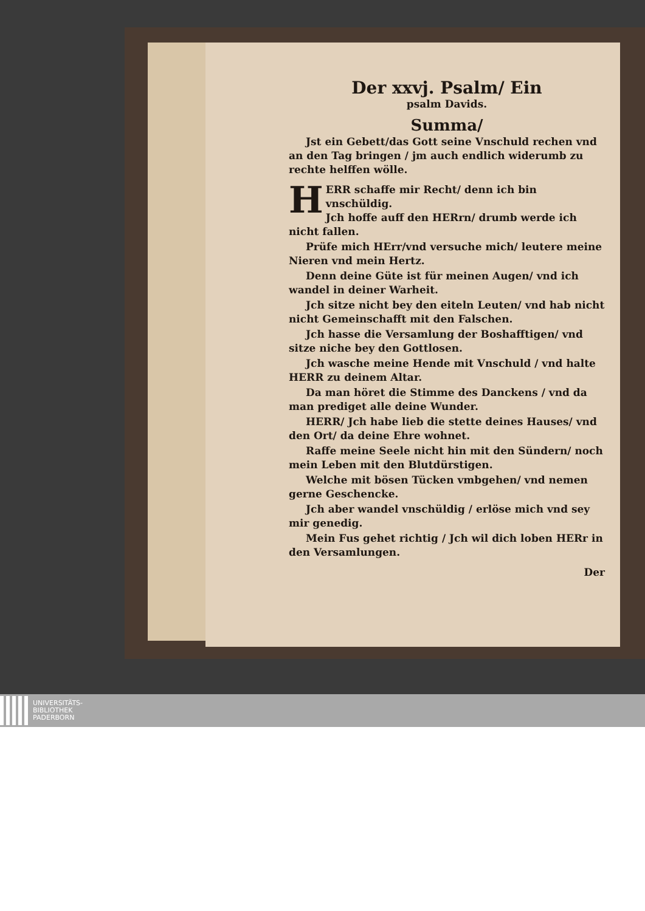Der xxvj. Psalm/ Ein
psalm Davids.
Summa/
Jst ein Gebett/das Gott seine Vnschuld rechen vnd an den Tag bringen / jm auch endlich widerumb zu rechte helffen wölle.
HERR schaffe mir Recht/ denn ich bin vnschüldig.
Jch hoffe auff den HERrn/ drumb werde ich nicht fallen.
Prüfe mich HErr/vnd versuche mich/ leutere meine Nieren vnd mein Hertz.
Denn deine Güte ist für meinen Augen/ vnd ich wandel in deiner Warheit.
Jch sitze nicht bey den eiteln Leuten/ vnd hab nicht nicht Gemeinschafft mit den Falschen.
Jch hasse die Versamlung der Boshafftigen/ vnd sitze niche bey den Gottlosen.
Jch wasche meine Hende mit Vnschuld / vnd halte HERR zu deinem Altar.
Da man höret die Stimme des Danckens / vnd da man prediget alle deine Wunder.
HERR/ Jch habe lieb die stette deines Hauses/ vnd den Ort/ da deine Ehre wohnet.
Raffe meine Seele nicht hin mit den Sündern/ noch mein Leben mit den Blutdürstigen.
Welche mit bösen Tücken vmbgehen/ vnd nemen gerne Geschencke.
Jch aber wandel vnschüldig / erlöse mich vnd sey mir genedig.
Mein Fus gehet richtig / Jch wil dich loben HERr in den Versamlungen.
Der
UNIVERSITÄTS-
BIBLIOTHEK
PADERBORN